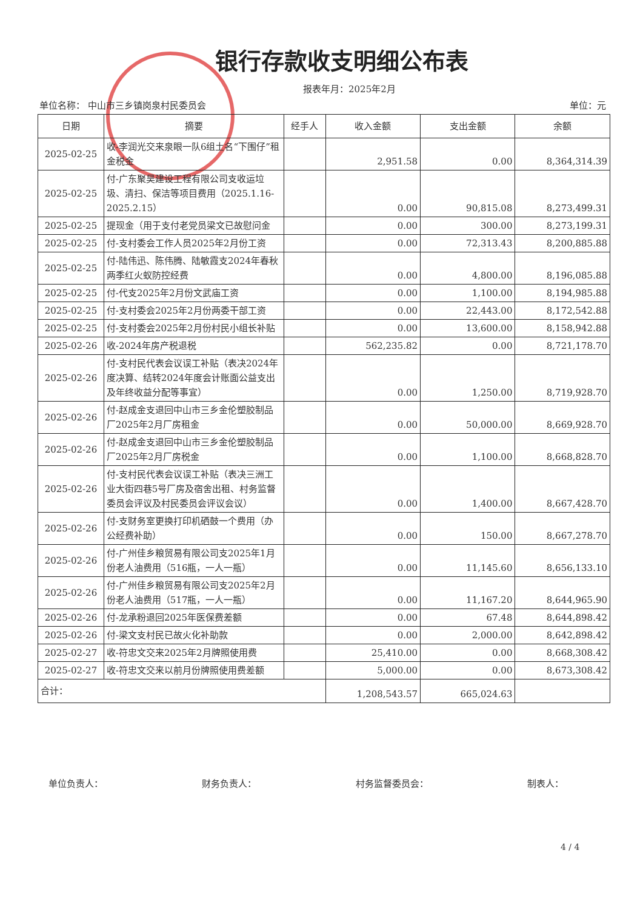银行存款收支明细公布表
报表年月：2025年2月
单位名称： 中山市三乡镇岗泉村民委员会 单位：元
| 日期 | 摘要 | 经手人 | 收入金额 | 支出金额 | 余额 |
| --- | --- | --- | --- | --- | --- |
| 2025-02-25 | 收-李润光交来泉眼一队6组土名“下围仔”租金税金 | | 2,951.58 | 0.00 | 8,364,314.39 |
| 2025-02-25 | 付-广东聚昊建设工程有限公司支收运垃圾、清扫、保洁等项目费用（2025.1.16-2025.2.15） | | 0.00 | 90,815.08 | 8,273,499.31 |
| 2025-02-25 | 提现金（用于支付老党员梁文已故慰问金 | | 0.00 | 300.00 | 8,273,199.31 |
| 2025-02-25 | 付-支村委会工作人员2025年2月份工资 | | 0.00 | 72,313.43 | 8,200,885.88 |
| 2025-02-25 | 付-陆伟迅、陈伟腾、陆敏霞支2024年春秋两季红火蚁防控经费 | | 0.00 | 4,800.00 | 8,196,085.88 |
| 2025-02-25 | 付-代支2025年2月份文武庙工资 | | 0.00 | 1,100.00 | 8,194,985.88 |
| 2025-02-25 | 付-支村委会2025年2月份两委干部工资 | | 0.00 | 22,443.00 | 8,172,542.88 |
| 2025-02-25 | 付-支村委会2025年2月份村民小组长补贴 | | 0.00 | 13,600.00 | 8,158,942.88 |
| 2025-02-26 | 收-2024年房产税退税 | | 562,235.82 | 0.00 | 8,721,178.70 |
| 2025-02-26 | 付-支村民代表会议误工补贴（表决2024年度决算、结转2024年度会计账面公益支出及年终收益分配等事宜） | | 0.00 | 1,250.00 | 8,719,928.70 |
| 2025-02-26 | 付-赵成金支退回中山市三乡金伦塑胶制品厂2025年2月厂房租金 | | 0.00 | 50,000.00 | 8,669,928.70 |
| 2025-02-26 | 付-赵成金支退回中山市三乡金伦塑胶制品厂2025年2月厂房税金 | | 0.00 | 1,100.00 | 8,668,828.70 |
| 2025-02-26 | 付-支村民代表会议误工补贴（表决三洲工业大街四巷5号厂房及宿舍出租、村务监督委员会评议及村民委员会评议会议） | | 0.00 | 1,400.00 | 8,667,428.70 |
| 2025-02-26 | 付-支财务室更换打印机硒鼓一个费用（办公经费补助） | | 0.00 | 150.00 | 8,667,278.70 |
| 2025-02-26 | 付-广州佳乡粮贸易有限公司支2025年1月份老人油费用（516瓶，一人一瓶） | | 0.00 | 11,145.60 | 8,656,133.10 |
| 2025-02-26 | 付-广州佳乡粮贸易有限公司支2025年2月份老人油费用（517瓶，一人一瓶） | | 0.00 | 11,167.20 | 8,644,965.90 |
| 2025-02-26 | 付-龙承粉退回2025年医保费差额 | | 0.00 | 67.48 | 8,644,898.42 |
| 2025-02-26 | 付-梁文支村民已故火化补助款 | | 0.00 | 2,000.00 | 8,642,898.42 |
| 2025-02-27 | 收-符忠文交来2025年2月牌照使用费 | | 25,410.00 | 0.00 | 8,668,308.42 |
| 2025-02-27 | 收-符忠文交来以前月份牌照使用费差额 | | 5,000.00 | 0.00 | 8,673,308.42 |
| 合计： | | | 1,208,543.57 | 665,024.63 | |
单位负责人： 财务负责人： 村务监督委员会： 制表人：
4 / 4